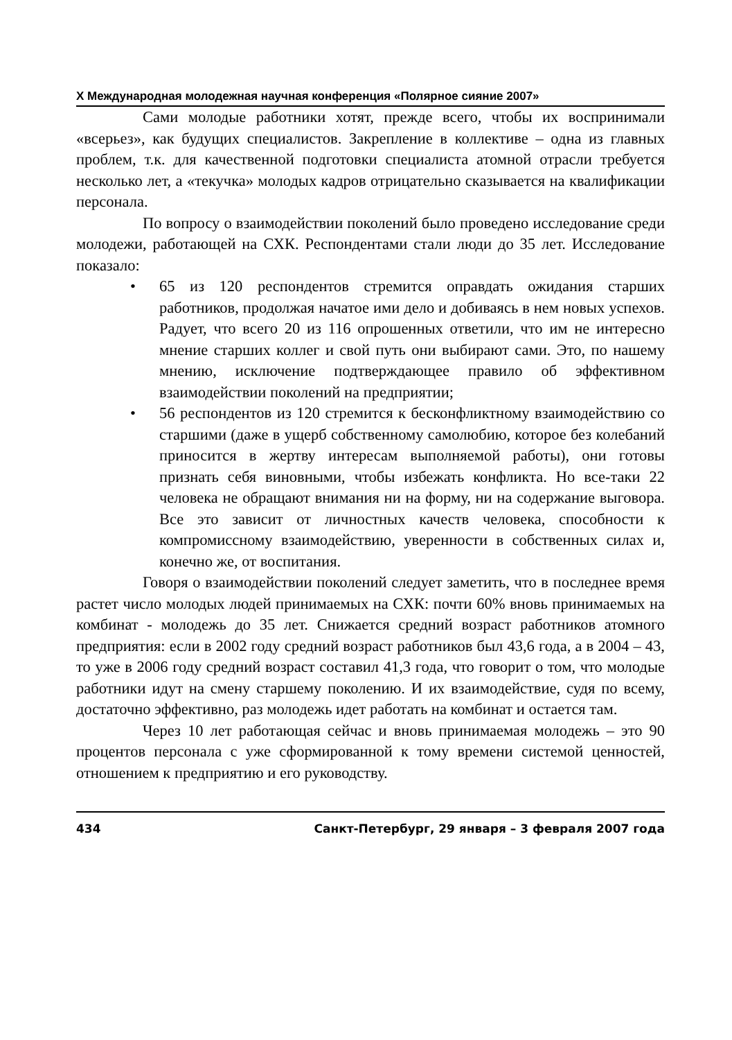X Международная молодежная научная конференция «Полярное сияние 2007»
Сами молодые работники хотят, прежде всего, чтобы их воспринимали «всерьез», как будущих специалистов. Закрепление в коллективе – одна из главных проблем, т.к. для качественной подготовки специалиста атомной отрасли требуется несколько лет, а «текучка» молодых кадров отрицательно сказывается на квалификации персонала.
По вопросу о взаимодействии поколений было проведено исследование среди молодежи, работающей на СХК. Респондентами стали люди до 35 лет. Исследование показало:
• 65 из 120 респондентов стремится оправдать ожидания старших работников, продолжая начатое ими дело и добиваясь в нем новых успехов. Радует, что всего 20 из 116 опрошенных ответили, что им не интересно мнение старших коллег и свой путь они выбирают сами. Это, по нашему мнению, исключение подтверждающее правило об эффективном взаимодействии поколений на предприятии;
• 56 респондентов из 120 стремится к бесконфликтному взаимодействию со старшими (даже в ущерб собственному самолюбию, которое без колебаний приносится в жертву интересам выполняемой работы), они готовы признать себя виновными, чтобы избежать конфликта. Но все-таки 22 человека не обращают внимания ни на форму, ни на содержание выговора. Все это зависит от личностных качеств человека, способности к компромиссному взаимодействию, уверенности в собственных силах и, конечно же, от воспитания.
Говоря о взаимодействии поколений следует заметить, что в последнее время растет число молодых людей принимаемых на СХК: почти 60% вновь принимаемых на комбинат - молодежь до 35 лет. Снижается средний возраст работников атомного предприятия: если в 2002 году средний возраст работников был 43,6 года, а в 2004 – 43, то уже в 2006 году средний возраст составил 41,3 года, что говорит о том, что молодые работники идут на смену старшему поколению. И их взаимодействие, судя по всему, достаточно эффективно, раз молодежь идет работать на комбинат и остается там.
Через 10 лет работающая сейчас и вновь принимаемая молодежь – это 90 процентов персонала с уже сформированной к тому времени системой ценностей, отношением к предприятию и его руководству.
434 Санкт-Петербург, 29 января – 3 февраля 2007 года